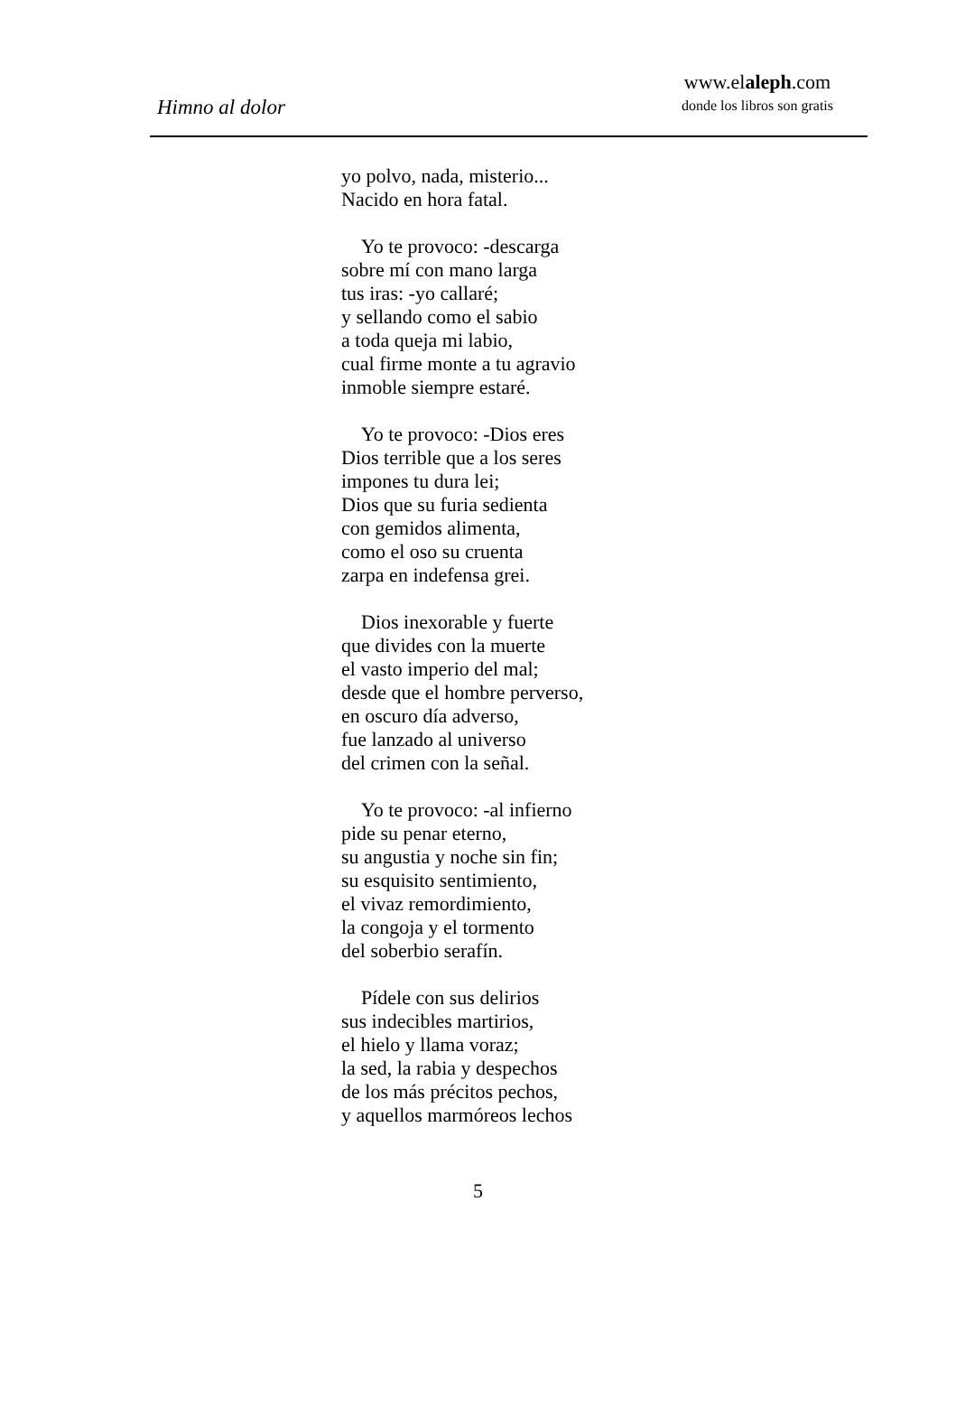Himno al dolor
www.elaleph.com
donde los libros son gratis
yo polvo, nada, misterio...
Nacido en hora fatal.
Yo te provoco: -descarga
sobre mí con mano larga
tus iras: -yo callaré;
y sellando como el sabio
a toda queja mi labio,
cual firme monte a tu agravio
inmoble siempre estaré.
Yo te provoco: -Dios eres
Dios terrible que a los seres
impones tu dura lei;
Dios que su furia sedienta
con gemidos alimenta,
como el oso su cruenta
zarpa en indefensa grei.
Dios inexorable y fuerte
que divides con la muerte
el vasto imperio del mal;
desde que el hombre perverso,
en oscuro día adverso,
fue lanzado al universo
del crimen con la señal.
Yo te provoco: -al infierno
pide su penar eterno,
su angustia y noche sin fin;
su esquisito sentimiento,
el vivaz remordimiento,
la congoja y el tormento
del soberbio serafín.
Pídele con sus delirios
sus indecibles martirios,
el hielo y llama voraz;
la sed, la rabia y despechos
de los más précitos pechos,
y aquellos marmóreos lechos
5